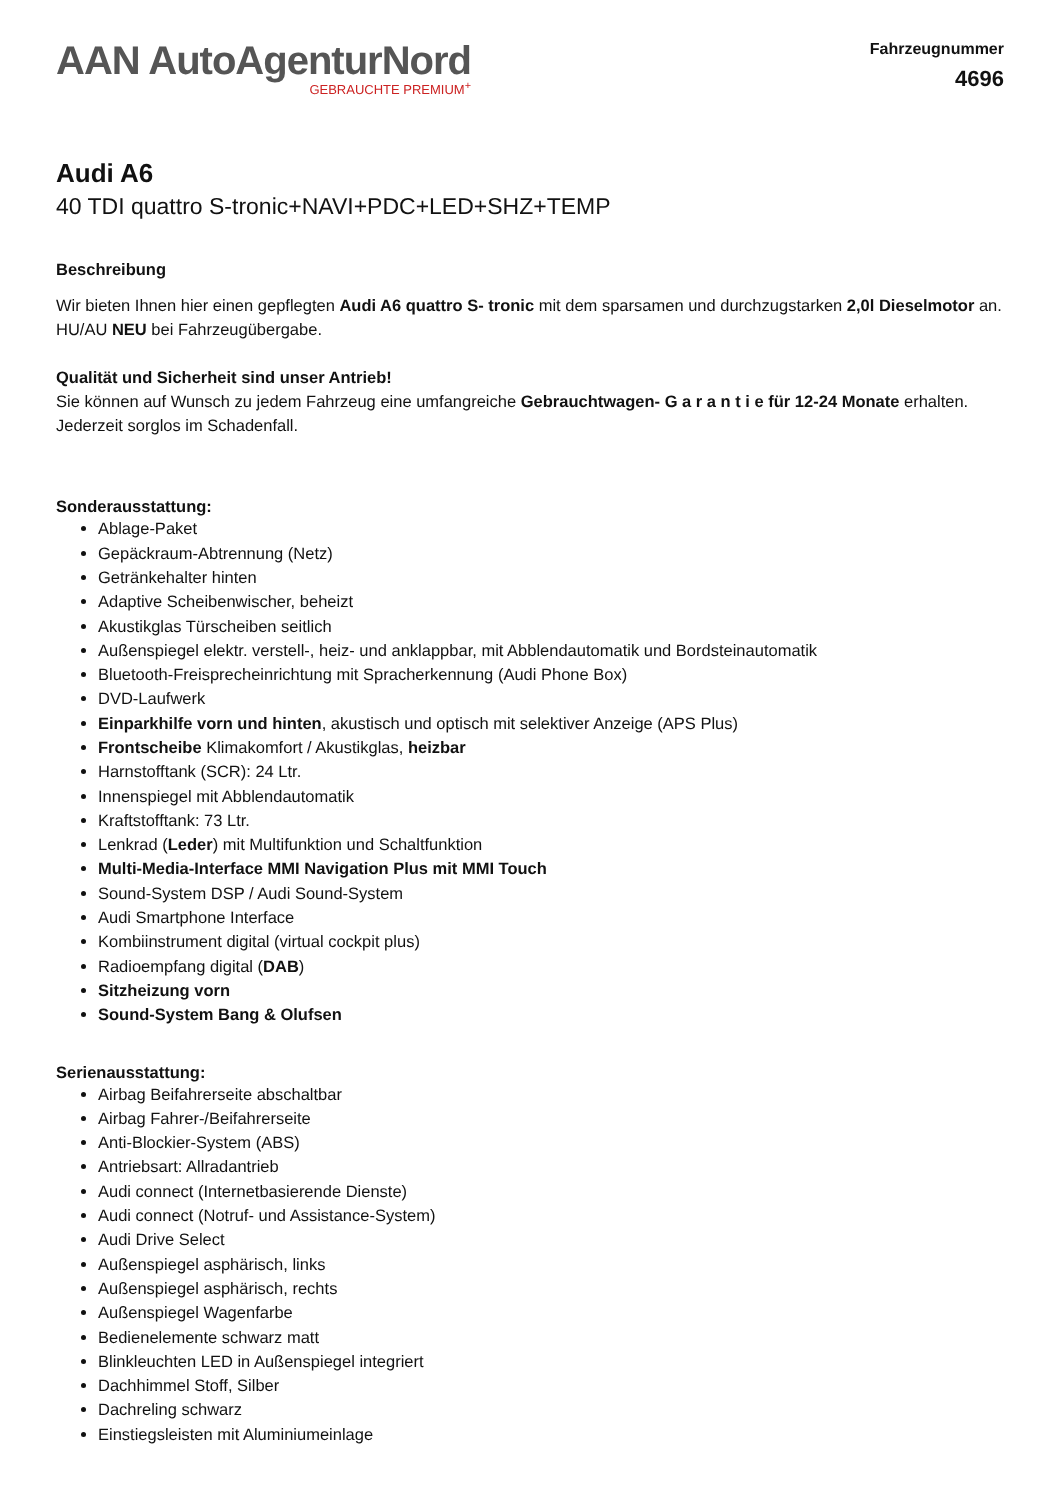AAN AutoAgenturNord
GEBRAUCHTE PREMIUM<sup>+</sup>
Fahrzeugnummer
4696
Audi A6
40 TDI quattro S-tronic+NAVI+PDC+LED+SHZ+TEMP
Beschreibung
Wir bieten Ihnen hier einen gepflegten Audi A6 quattro S- tronic mit dem sparsamen und durchzugstarken 2,0l Dieselmotor an. HU/AU NEU bei Fahrzeugübergabe.
Qualität und Sicherheit sind unser Antrieb!
Sie können auf Wunsch zu jedem Fahrzeug eine umfangreiche Gebrauchtwagen- G a r a n t i e für 12-24 Monate erhalten. Jederzeit sorglos im Schadenfall.
Sonderausstattung:
Ablage-Paket
Gepäckraum-Abtrennung (Netz)
Getränkehalter hinten
Adaptive Scheibenwischer, beheizt
Akustikglas Türscheiben seitlich
Außenspiegel elektr. verstell-, heiz- und anklappbar, mit Abblendautomatik und Bordsteinautomatik
Bluetooth-Freisprecheinrichtung mit Spracherkennung (Audi Phone Box)
DVD-Laufwerk
Einparkhilfe vorn und hinten, akustisch und optisch mit selektiver Anzeige (APS Plus)
Frontscheibe Klimakomfort / Akustikglas, heizbar
Harnstofftank (SCR): 24 Ltr.
Innenspiegel mit Abblendautomatik
Kraftstofftank: 73 Ltr.
Lenkrad (Leder) mit Multifunktion und Schaltfunktion
Multi-Media-Interface MMI Navigation Plus mit MMI Touch
Sound-System DSP / Audi Sound-System
Audi Smartphone Interface
Kombiinstrument digital (virtual cockpit plus)
Radioempfang digital (DAB)
Sitzheizung vorn
Sound-System Bang & Olufsen
Serienausstattung:
Airbag Beifahrerseite abschaltbar
Airbag Fahrer-/Beifahrerseite
Anti-Blockier-System (ABS)
Antriebsart: Allradantrieb
Audi connect (Internetbasierende Dienste)
Audi connect (Notruf- und Assistance-System)
Audi Drive Select
Außenspiegel asphärisch, links
Außenspiegel asphärisch, rechts
Außenspiegel Wagenfarbe
Bedienelemente schwarz matt
Blinkleuchten LED in Außenspiegel integriert
Dachhimmel Stoff, Silber
Dachreling schwarz
Einstiegsleisten mit Aluminiumeinlage